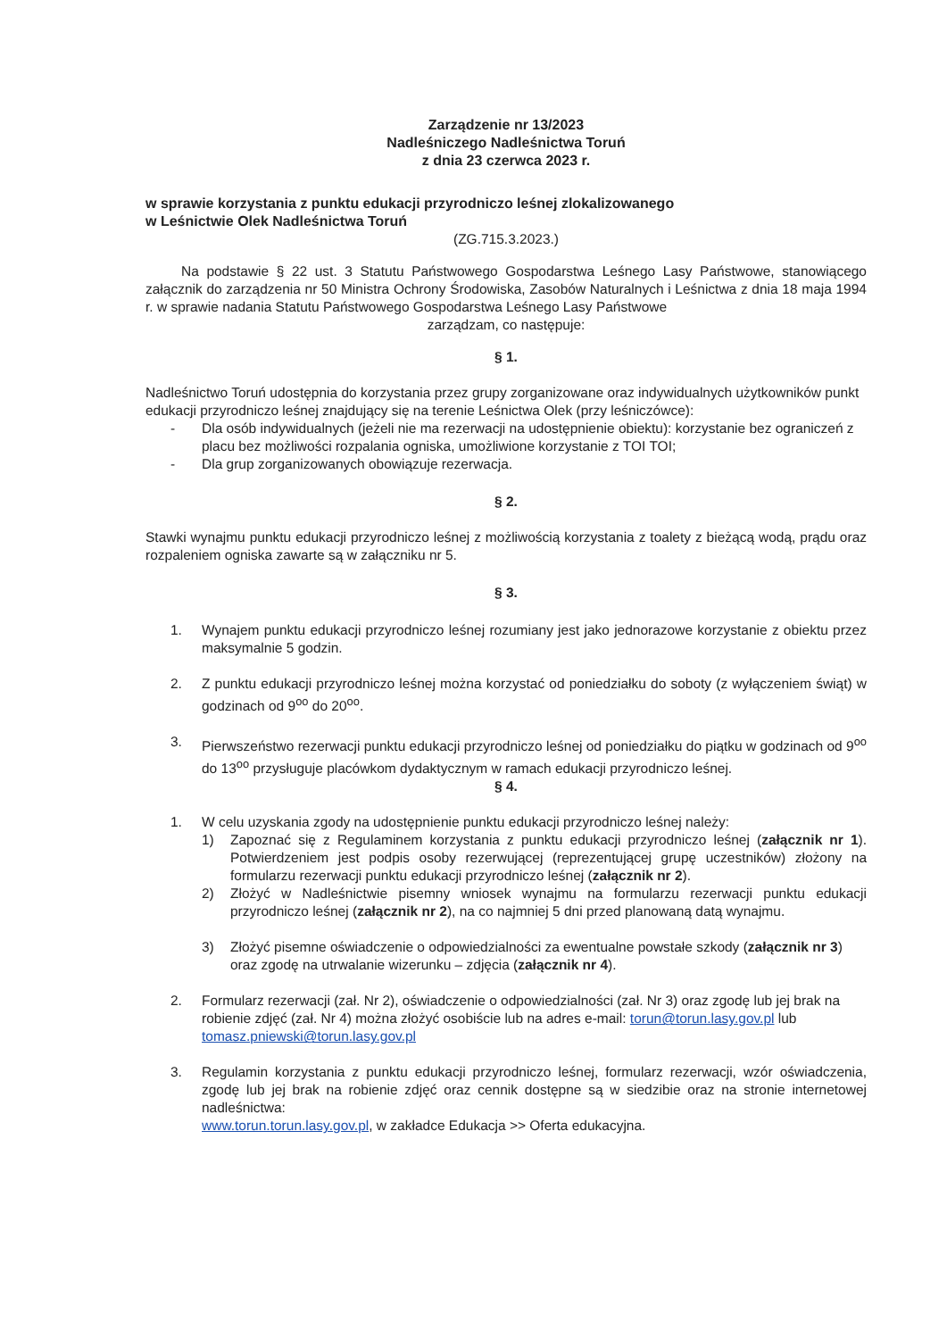Zarządzenie nr 13/2023
Nadleśniczego Nadleśnictwa Toruń
z dnia 23 czerwca 2023 r.
w sprawie korzystania z punktu edukacji przyrodniczo leśnej zlokalizowanego
w Leśnictwie Olek Nadleśnictwa Toruń
(ZG.715.3.2023.)
Na podstawie § 22 ust. 3 Statutu Państwowego Gospodarstwa Leśnego Lasy Państwowe, stanowiącego załącznik do zarządzenia nr 50 Ministra Ochrony Środowiska, Zasobów Naturalnych i Leśnictwa z dnia 18 maja 1994 r. w sprawie nadania Statutu Państwowego Gospodarstwa Leśnego Lasy Państwowe
zarządzam, co następuje:
§ 1.
Nadleśnictwo Toruń udostępnia do korzystania przez grupy zorganizowane oraz indywidualnych użytkowników punkt edukacji przyrodniczo leśnej znajdujący się na terenie Leśnictwa Olek (przy leśniczówce):
- Dla osób indywidualnych (jeżeli nie ma rezerwacji na udostępnienie obiektu): korzystanie bez ograniczeń z placu bez możliwości rozpalania ogniska, umożliwione korzystanie z TOI TOI;
- Dla grup zorganizowanych obowiązuje rezerwacja.
§ 2.
Stawki wynajmu punktu edukacji przyrodniczo leśnej z możliwością korzystania z toalety z bieżącą wodą, prądu oraz rozpaleniem ogniska zawarte są w załączniku nr 5.
§ 3.
1. Wynajem punktu edukacji przyrodniczo leśnej rozumiany jest jako jednorazowe korzystanie z obiektu przez maksymalnie 5 godzin.
2. Z punktu edukacji przyrodniczo leśnej można korzystać od poniedziałku do soboty (z wyłączeniem świąt) w godzinach od 9<sup>oo</sup> do 20<sup>oo</sup>.
3. Pierwszeństwo rezerwacji punktu edukacji przyrodniczo leśnej od poniedziałku do piątku w godzinach od 9<sup>oo</sup> do 13<sup>oo</sup> przysługuje placówkom dydaktycznym w ramach edukacji przyrodniczo leśnej.
§ 4.
1. W celu uzyskania zgody na udostępnienie punktu edukacji przyrodniczo leśnej należy:
1) Zapoznać się z Regulaminem korzystania z punktu edukacji przyrodniczo leśnej (załącznik nr 1). Potwierdzeniem jest podpis osoby rezerwującej (reprezentującej grupę uczestników) złożony na formularzu rezerwacji punktu edukacji przyrodniczo leśnej (załącznik nr 2).
2) Złożyć w Nadleśnictwie pisemny wniosek wynajmu na formularzu rezerwacji punktu edukacji przyrodniczo leśnej (załącznik nr 2), na co najmniej 5 dni przed planowaną datą wynajmu.
3) Złożyć pisemne oświadczenie o odpowiedzialności za ewentualne powstałe szkody (załącznik nr 3) oraz zgodę na utrwalanie wizerunku – zdjęcia (załącznik nr 4).
2. Formularz rezerwacji (zał. Nr 2), oświadczenie o odpowiedzialności (zał. Nr 3) oraz zgodę lub jej brak na robienie zdjęć (zał. Nr 4) można złożyć osobiście lub na adres e-mail: torun@torun.lasy.gov.pl lub tomasz.pniewski@torun.lasy.gov.pl
3. Regulamin korzystania z punktu edukacji przyrodniczo leśnej, formularz rezerwacji, wzór oświadczenia, zgodę lub jej brak na robienie zdjęć oraz cennik dostępne są w siedzibie oraz na stronie internetowej nadleśnictwa:
www.torun.torun.lasy.gov.pl, w zakładce Edukacja >> Oferta edukacyjna.